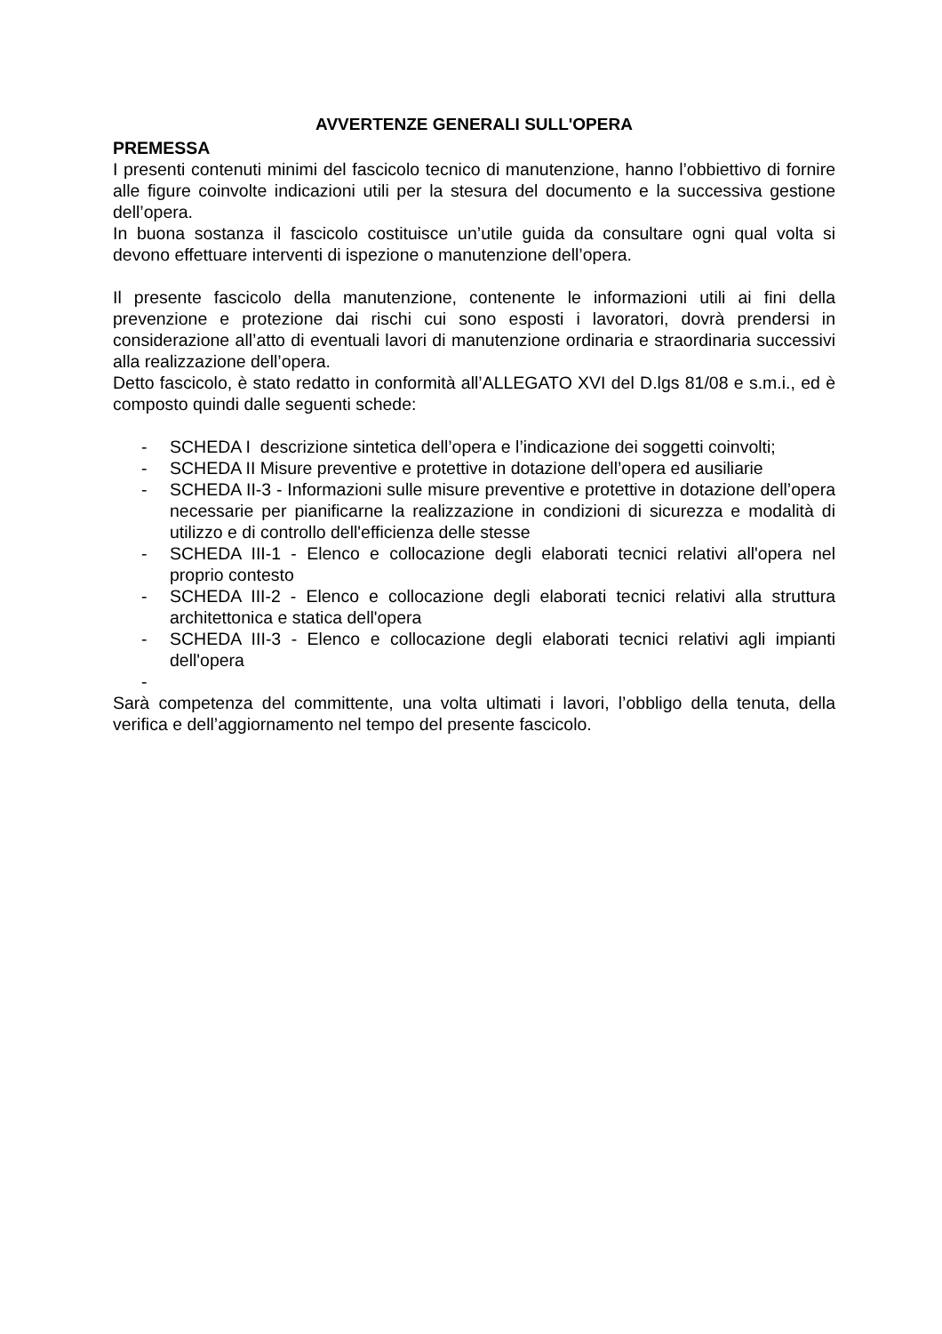AVVERTENZE GENERALI SULL'OPERA
PREMESSA
I presenti contenuti minimi del fascicolo tecnico di manutenzione, hanno l’obbiettivo di fornire alle figure coinvolte indicazioni utili per la stesura del documento e la successiva gestione dell’opera.
In buona sostanza il fascicolo costituisce un’utile guida da consultare ogni qual volta si devono effettuare interventi di ispezione o manutenzione dell’opera.
Il presente fascicolo della manutenzione, contenente le informazioni utili ai fini della prevenzione e protezione dai rischi cui sono esposti i lavoratori, dovrà prendersi in considerazione all’atto di eventuali lavori di manutenzione ordinaria e straordinaria successivi alla realizzazione dell’opera.
Detto fascicolo, è stato redatto in conformità all’ALLEGATO XVI del D.lgs 81/08 e s.m.i., ed è composto quindi dalle seguenti schede:
- SCHEDA I descrizione sintetica dell’opera e l’indicazione dei soggetti coinvolti;
- SCHEDA II Misure preventive e protettive in dotazione dell’opera ed ausiliarie
- SCHEDA II-3 - Informazioni sulle misure preventive e protettive in dotazione dell’opera necessarie per pianificarne la realizzazione in condizioni di sicurezza e modalità di utilizzo e di controllo dell'efficienza delle stesse
- SCHEDA III-1 - Elenco e collocazione degli elaborati tecnici relativi all'opera nel proprio contesto
- SCHEDA III-2 - Elenco e collocazione degli elaborati tecnici relativi alla struttura architettonica e statica dell'opera
- SCHEDA III-3 - Elenco e collocazione degli elaborati tecnici relativi agli impianti dell'opera
-
Sarà competenza del committente, una volta ultimati i lavori, l’obbligo della tenuta, della verifica e dell’aggiornamento nel tempo del presente fascicolo.